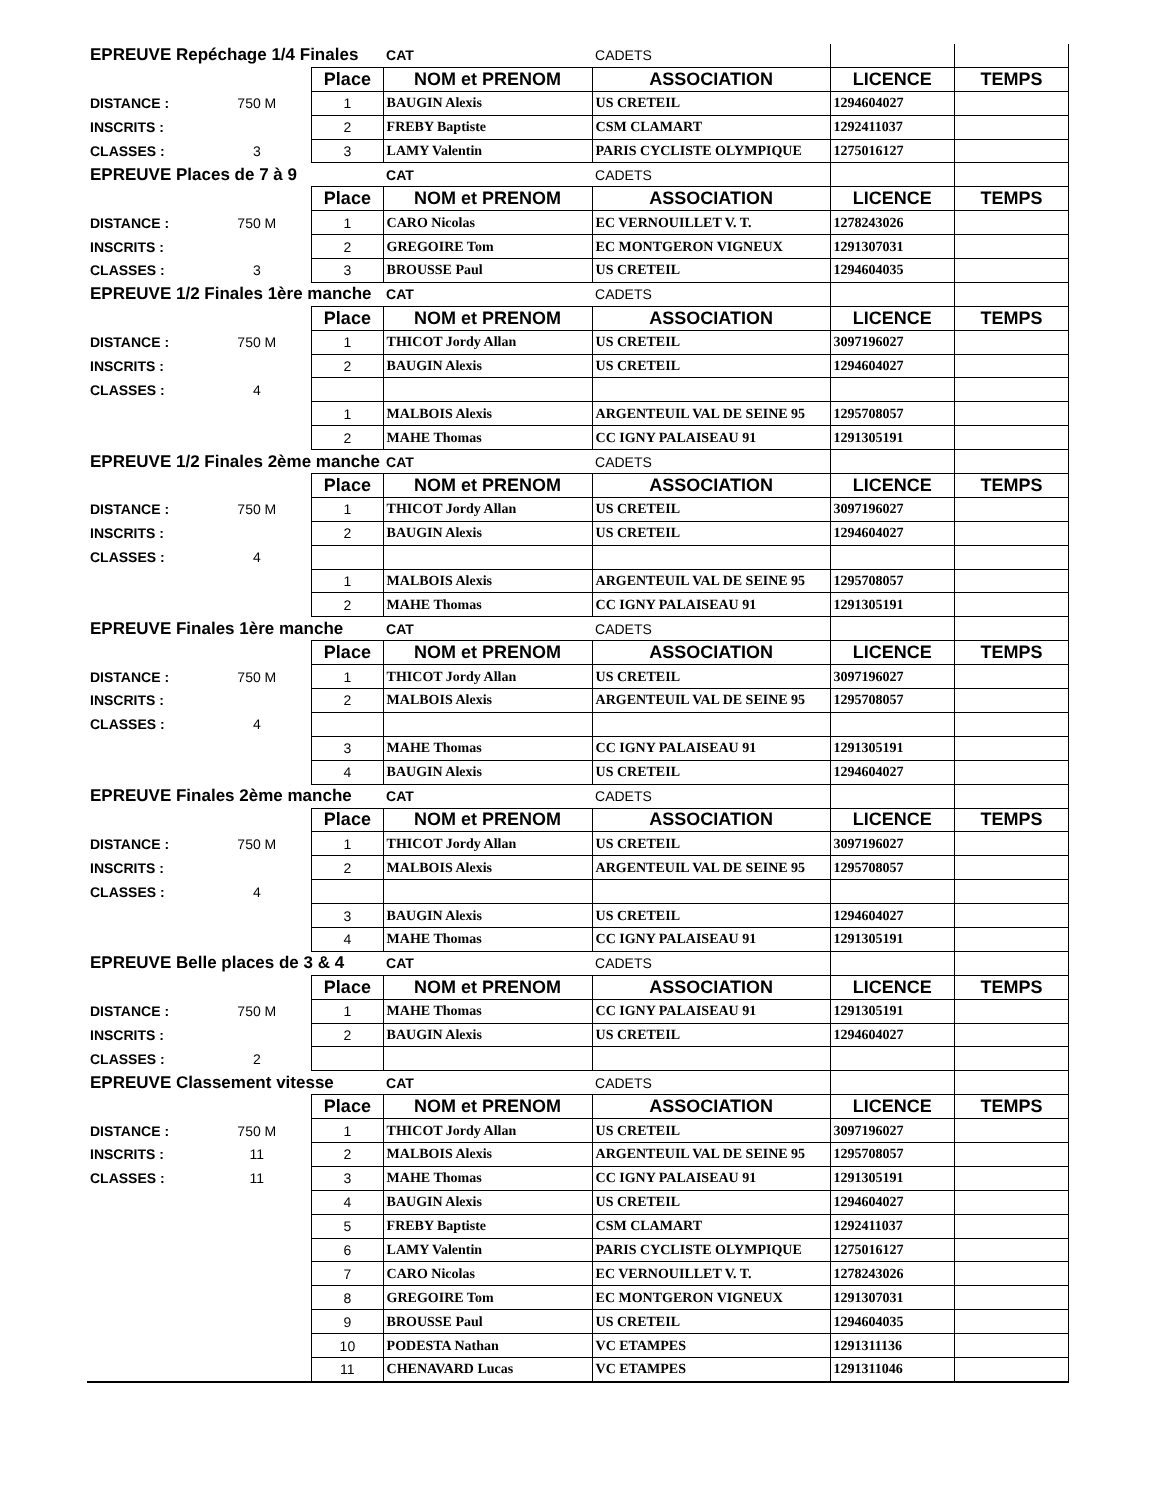| EPREUVE Repéchage 1/4 Finales | | | CAT | CADETS | | |
| | | Place | NOM et PRENOM | ASSOCIATION | LICENCE | TEMPS |
| DISTANCE : | 750 M | 1 | BAUGIN Alexis | US CRETEIL | 1294604027 | |
| INSCRITS : | | 2 | FREBY Baptiste | CSM CLAMART | 1292411037 | |
| CLASSES : | 3 | 3 | LAMY Valentin | PARIS CYCLISTE OLYMPIQUE | 1275016127 | |
| EPREUVE Places de 7 à 9 | | | CAT | CADETS | | |
| | | Place | NOM et PRENOM | ASSOCIATION | LICENCE | TEMPS |
| DISTANCE : | 750 M | 1 | CARO Nicolas | EC VERNOUILLET V. T. | 1278243026 | |
| INSCRITS : | | 2 | GREGOIRE Tom | EC MONTGERON VIGNEUX | 1291307031 | |
| CLASSES : | 3 | 3 | BROUSSE Paul | US CRETEIL | 1294604035 | |
| EPREUVE 1/2 Finales 1ère manche | | | CAT | CADETS | | |
| | | Place | NOM et PRENOM | ASSOCIATION | LICENCE | TEMPS |
| DISTANCE : | 750 M | 1 | THICOT Jordy Allan | US CRETEIL | 3097196027 | |
| INSCRITS : | | 2 | BAUGIN Alexis | US CRETEIL | 1294604027 | |
| CLASSES : | 4 | | | | | |
| | | 1 | MALBOIS Alexis | ARGENTEUIL VAL DE SEINE 95 | 1295708057 | |
| | | 2 | MAHE Thomas | CC IGNY PALAISEAU 91 | 1291305191 | |
| EPREUVE 1/2 Finales 2ème manche | | | CAT | CADETS | | |
| | | Place | NOM et PRENOM | ASSOCIATION | LICENCE | TEMPS |
| DISTANCE : | 750 M | 1 | THICOT Jordy Allan | US CRETEIL | 3097196027 | |
| INSCRITS : | | 2 | BAUGIN Alexis | US CRETEIL | 1294604027 | |
| CLASSES : | 4 | | | | | |
| | | 1 | MALBOIS Alexis | ARGENTEUIL VAL DE SEINE 95 | 1295708057 | |
| | | 2 | MAHE Thomas | CC IGNY PALAISEAU 91 | 1291305191 | |
| EPREUVE Finales 1ère manche | | | CAT | CADETS | | |
| | | Place | NOM et PRENOM | ASSOCIATION | LICENCE | TEMPS |
| DISTANCE : | 750 M | 1 | THICOT Jordy Allan | US CRETEIL | 3097196027 | |
| INSCRITS : | | 2 | MALBOIS Alexis | ARGENTEUIL VAL DE SEINE 95 | 1295708057 | |
| CLASSES : | 4 | | | | | |
| | | 3 | MAHE Thomas | CC IGNY PALAISEAU 91 | 1291305191 | |
| | | 4 | BAUGIN Alexis | US CRETEIL | 1294604027 | |
| EPREUVE Finales 2ème manche | | | CAT | CADETS | | |
| | | Place | NOM et PRENOM | ASSOCIATION | LICENCE | TEMPS |
| DISTANCE : | 750 M | 1 | THICOT Jordy Allan | US CRETEIL | 3097196027 | |
| INSCRITS : | | 2 | MALBOIS Alexis | ARGENTEUIL VAL DE SEINE 95 | 1295708057 | |
| CLASSES : | 4 | | | | | |
| | | 3 | BAUGIN Alexis | US CRETEIL | 1294604027 | |
| | | 4 | MAHE Thomas | CC IGNY PALAISEAU 91 | 1291305191 | |
| EPREUVE Belle places de 3 & 4 | | | CAT | CADETS | | |
| | | Place | NOM et PRENOM | ASSOCIATION | LICENCE | TEMPS |
| DISTANCE : | 750 M | 1 | MAHE Thomas | CC IGNY PALAISEAU 91 | 1291305191 | |
| INSCRITS : | | 2 | BAUGIN Alexis | US CRETEIL | 1294604027 | |
| CLASSES : | 2 | | | | | |
| EPREUVE Classement vitesse | | | CAT | CADETS | | |
| | | Place | NOM et PRENOM | ASSOCIATION | LICENCE | TEMPS |
| DISTANCE : | 750 M | 1 | THICOT Jordy Allan | US CRETEIL | 3097196027 | |
| INSCRITS : | 11 | 2 | MALBOIS Alexis | ARGENTEUIL VAL DE SEINE 95 | 1295708057 | |
| CLASSES : | 11 | 3 | MAHE Thomas | CC IGNY PALAISEAU 91 | 1291305191 | |
| | | 4 | BAUGIN Alexis | US CRETEIL | 1294604027 | |
| | | 5 | FREBY Baptiste | CSM CLAMART | 1292411037 | |
| | | 6 | LAMY Valentin | PARIS CYCLISTE OLYMPIQUE | 1275016127 | |
| | | 7 | CARO Nicolas | EC VERNOUILLET V. T. | 1278243026 | |
| | | 8 | GREGOIRE Tom | EC MONTGERON VIGNEUX | 1291307031 | |
| | | 9 | BROUSSE Paul | US CRETEIL | 1294604035 | |
| | | 10 | PODESTA Nathan | VC ETAMPES | 1291311136 | |
| | | 11 | CHENAVARD Lucas | VC ETAMPES | 1291311046 | |